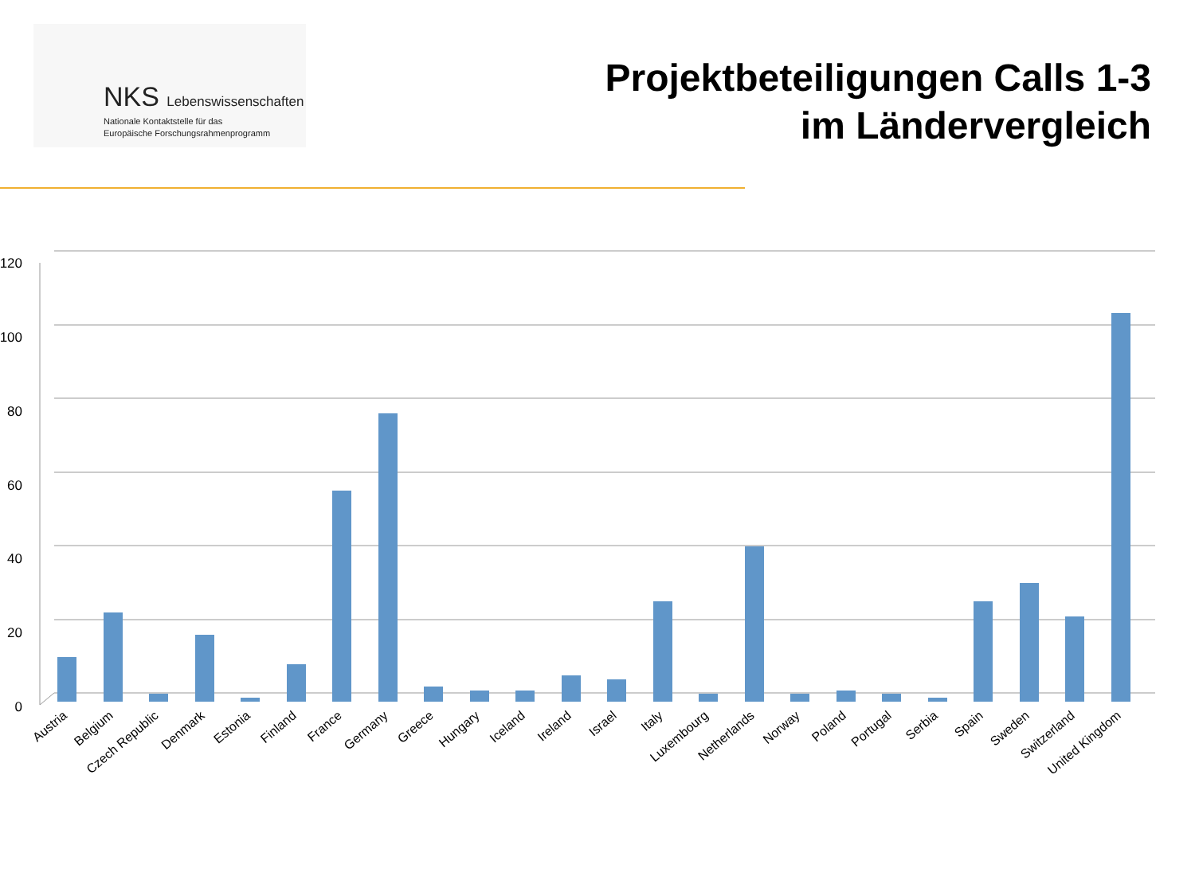NKS Lebenswissenschaften
Nationale Kontaktstelle für das
Europäische Forschungsrahmenprogramm
Projektbeteiligungen Calls 1-3
im Ländervergleich
120
100
80
60
40
20
0
Austria
Belgium
Czech Republic
Denmark
Estonia
Finland
France
Germany
Greece
Hungary
Iceland
Ireland
Israel
Italy
Luxembourg
Netherlands
Norway
Poland
Portugal
Serbia
Spain
Sweden
Switzerland
United Kingdom